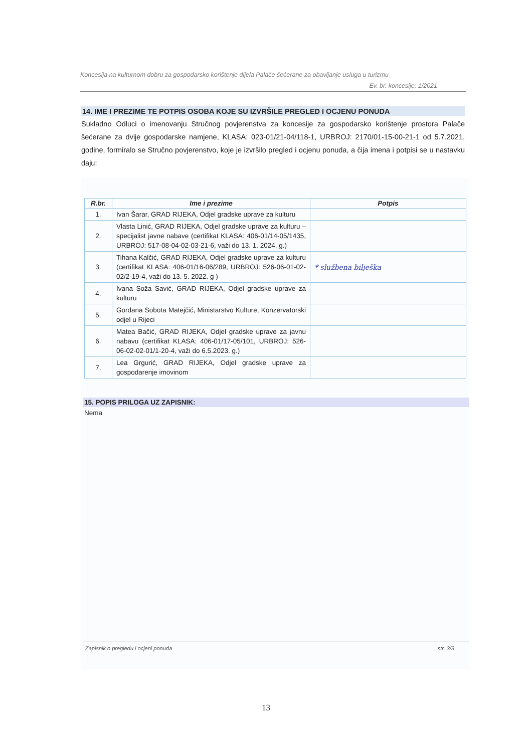Koncesija na kulturnom dobru za gospodarsko korištenje dijela Palače šećerane za obavljanje usluga u turizmu
Ev. br. koncesije: 1/2021
14. IME I PREZIME TE POTPIS OSOBA KOJE SU IZVRŠILE PREGLED I OCJENU PONUDA
Sukladno Odluci o imenovanju Stručnog povjerenstva za koncesije za gospodarsko korištenje prostora Palače šećerane za dvije gospodarske namjene, KLASA: 023-01/21-04/118-1, URBROJ: 2170/01-15-00-21-1 od 5.7.2021. godine, formiralo se Stručno povjerenstvo, koje je izvršilo pregled i ocjenu ponuda, a čija imena i potpisi se u nastavku daju:
| R.br. | Ime i prezime | Potpis |
| --- | --- | --- |
| 1. | Ivan Šarar, GRAD RIJEKA, Odjel gradske uprave za kulturu | |
| 2. | Vlasta Linić, GRAD RIJEKA, Odjel gradske uprave za kulturu – specijalist javne nabave (certifikat KLASA: 406-01/14-05/1435, URBROJ: 517-08-04-02-03-21-6, važi do 13. 1. 2024. g.) | |
| 3. | Tihana Kalčić, GRAD RIJEKA, Odjel gradske uprave za kulturu (certifikat KLASA: 406-01/16-06/289, URBROJ: 526-06-01-02-02/2-19-4, važi do 13. 5. 2022. g ) | * službena bilješka |
| 4. | Ivana Soža Savić, GRAD RIJEKA, Odjel gradske uprave za kulturu | |
| 5. | Gordana Sobota Matejčić, Ministarstvo Kulture, Konzervatorski odjel u Rijeci | |
| 6. | Matea Bačić, GRAD RIJEKA, Odjel gradske uprave za javnu nabavu (certifikat KLASA: 406-01/17-05/101, URBROJ: 526-06-02-02-01/1-20-4, važi do 6.5.2023. g.) | |
| 7. | Lea Grgurić, GRAD RIJEKA, Odjel gradske uprave za gospodarenje imovinom | |
15. POPIS PRILOGA UZ ZAPISNIK:
Nema
Zapisnik o pregledu i ocjeni ponuda str. 3/3
13